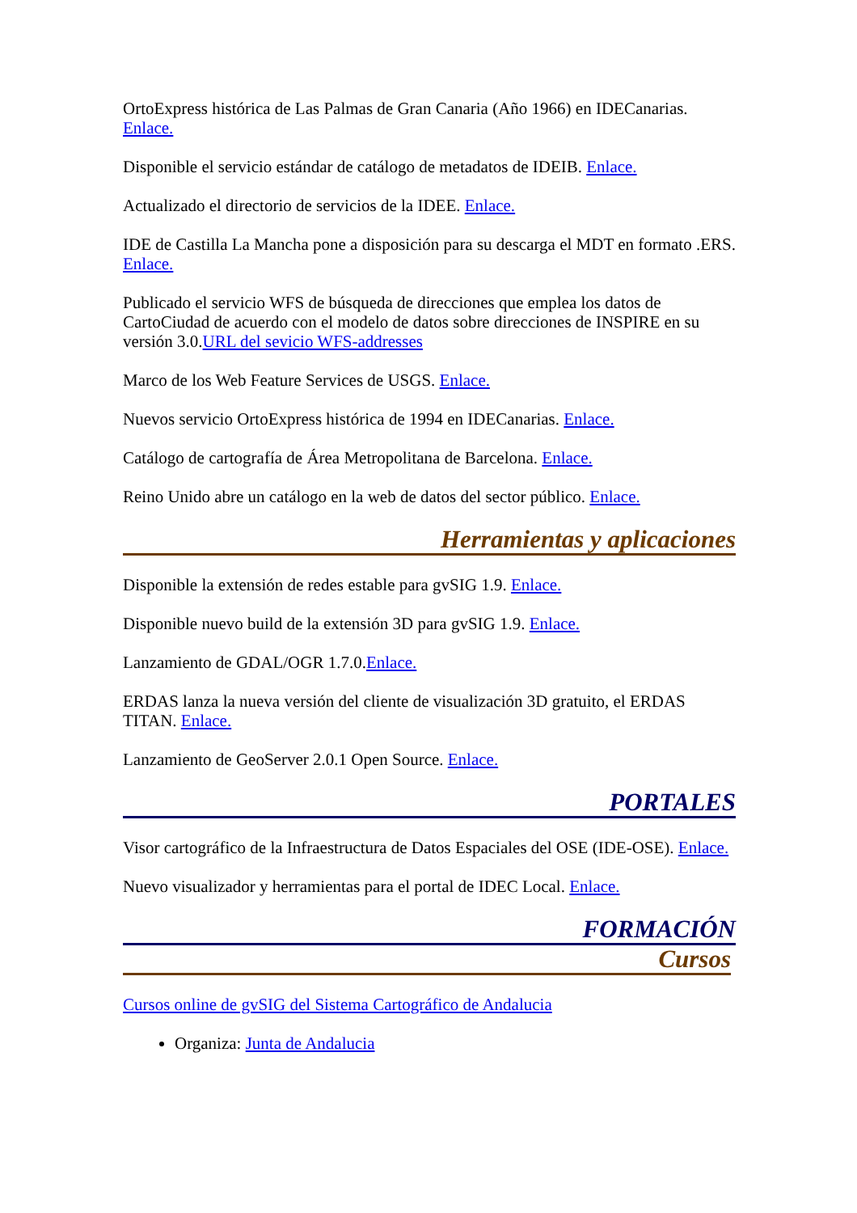OrtoExpress histórica de Las Palmas de Gran Canaria (Año 1966) en IDECanarias. Enlace.
Disponible el servicio estándar de catálogo de metadatos de IDEIB. Enlace.
Actualizado el directorio de servicios de la IDEE. Enlace.
IDE de Castilla La Mancha pone a disposición para su descarga el MDT en formato .ERS. Enlace.
Publicado el servicio WFS de búsqueda de direcciones que emplea los datos de CartoCiudad de acuerdo con el modelo de datos sobre direcciones de INSPIRE en su versión 3.0.URL del sevicio WFS-addresses
Marco de los Web Feature Services de USGS. Enlace.
Nuevos servicio OrtoExpress histórica de 1994 en IDECanarias. Enlace.
Catálogo de cartografía de Área Metropolitana de Barcelona. Enlace.
Reino Unido abre un catálogo en la web de datos del sector público. Enlace.
Herramientas y aplicaciones
Disponible la extensión de redes estable para gvSIG 1.9. Enlace.
Disponible nuevo build de la extensión 3D para gvSIG 1.9. Enlace.
Lanzamiento de GDAL/OGR 1.7.0.Enlace.
ERDAS lanza la nueva versión del cliente de visualización 3D gratuito, el ERDAS TITAN. Enlace.
Lanzamiento de GeoServer 2.0.1 Open Source. Enlace.
PORTALES
Visor cartográfico de la Infraestructura de Datos Espaciales del OSE (IDE-OSE). Enlace.
Nuevo visualizador y herramientas para el portal de IDEC Local. Enlace.
FORMACIÓN
Cursos
Cursos online de gvSIG del Sistema Cartográfico de Andalucia
Organiza: Junta de Andalucia